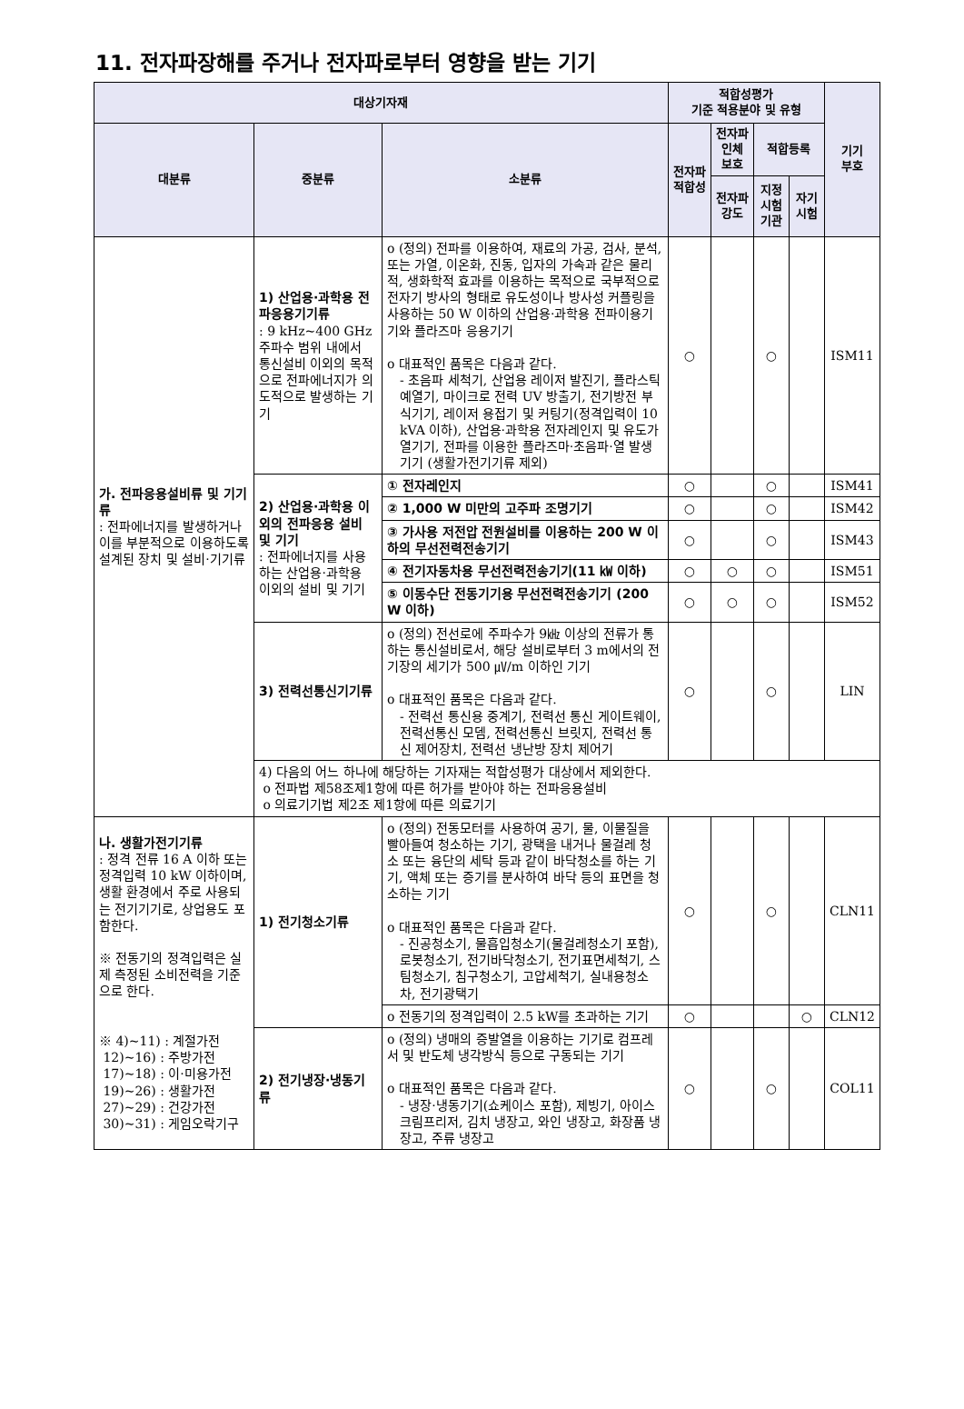11. 전자파장해를 주거나 전자파로부터 영향을 받는 기기
| 대상기자재 | | | 적합성평가 기준 적용분야 및 유형 | | | | 기기 부호 |
| --- | --- | --- | --- | --- | --- | --- | --- |
| 대분류 | 중분류 | 소분류 | 전자파 적합성 | 전자파 인체 보호 | 적합등록 | | |
| | | | | 전자파 강도 | 지정 시험 기관 | 자기 시험 | |
| 가. 전파응용설비류 및 기기류 : 전파에너지를 발생하거나 이를 부분적으로 이용하도록 설계된 장치 및 설비·기기류 | 1) 산업용·과학용 전파응용기기류 : 9 kHz~400 GHz 주파수 범위 내에서 통신설비 이외의 목적으로 전파에너지가 의도적으로 발생하는 기기 | o (정의) 전파를 이용하여, 재료의 가공, 검사, 분석, 또는 가열, 이온화, 진동, 입자의 가속과 같은 물리적, 생화학적 효과를 이용하는 목적으로 국부적으로 전자기 방사의 형태로 유도성이나 방사성 커플링을 사용하는 50 W 이하의 산업용·과학용 전파이용기기와 플라즈마 응용기기 o 대표적인 품목은 다음과 같다. - 초음파 세척기, 산업용 레이저 발진기, 플라스틱 예열기, 마이크로 전력 UV 방출기, 전기방전 부식기기, 레이저 용접기 및 커팅기(정격입력이 10 kVA 이하), 산업용·과학용 전자레인지 및 유도가열기기, 전파를 이용한 플라즈마·초음파·열 발생기기 (생활가전기기류 제외) | ○ | | ○ | | ISM11 |
| | 2) 산업용·과학용 이외의 전파응용 설비 및 기기 : 전파에너지를 사용하는 산업용·과학용 이외의 설비 및 기기 | ① 전자레인지 | ○ | | ○ | | ISM41 |
| | | ② 1,000 W 미만의 고주파 조명기기 | ○ | | ○ | | ISM42 |
| | | ③ 가사용 저전압 전원설비를 이용하는 200 W 이하의 무선전력전송기기 | ○ | | ○ | | ISM43 |
| | | ④ 전기자동차용 무선전력전송기기(11 ㎾ 이하) | ○ | ○ | ○ | | ISM51 |
| | | ⑤ 이동수단 전동기기용 무선전력전송기기 (200 W 이하) | ○ | ○ | ○ | | ISM52 |
| | 3) 전력선통신기기류 | o (정의) 전선로에 주파수가 9㎑ 이상의 전류가 통하는 통신설비로서, 해당 설비로부터 3 m에서의 전기장의 세기가 500 ㎶/m 이하인 기기 o 대표적인 품목은 다음과 같다. - 전력선 통신용 중계기, 전력선 통신 게이트웨이, 전력선통신 모뎀, 전력선통신 브릿지, 전력선 통신 제어장치, 전력선 냉난방 장치 제어기 | ○ | | ○ | | LIN |
| | 4) 다음의 어느 하나에 해당하는 기자재는 적합성평가 대상에서 제외한다. o 전파법 제58조제1항에 따른 허가를 받아야 하는 전파응용설비 o 의료기기법 제2조 제1항에 따른 의료기기 | | | | | | |
| 나. 생활가전기기류 : 정격 전류 16 A 이하 또는 정격입력 10 kW 이하이며, 생활 환경에서 주로 사용되는 전기기기로, 상업용도 포함한다. ※ 전동기의 정격입력은 실제 측정된 소비전력을 기준으로 한다. ※ 4)~11) : 계절가전 12)~16) : 주방가전 17)~18) : 이·미용가전 19)~26) : 생활가전 27)~29) : 건강가전 30)~31) : 게임오락기구 | 1) 전기청소기류 | o (정의) 전동모터를 사용하여 공기, 물, 이물질을 빨아들여 청소하는 기기, 광택을 내거나 물걸레 청소 또는 융단의 세탁 등과 같이 바닥청소를 하는 기기, 액체 또는 증기를 분사하여 바닥 등의 표면을 청소하는 기기 o 대표적인 품목은 다음과 같다. - 진공청소기, 물흡입청소기(물걸레청소기 포함), 로봇청소기, 전기바닥청소기, 전기표면세척기, 스팀청소기, 침구청소기, 고압세척기, 실내용청소차, 전기광택기 | ○ | | ○ | | CLN11 |
| | | o 전동기의 정격입력이 2.5 kW를 초과하는 기기 | ○ | | | ○ | CLN12 |
| | 2) 전기냉장·냉동기류 | o (정의) 냉매의 증발열을 이용하는 기기로 컴프레서 및 반도체 냉각방식 등으로 구동되는 기기 o 대표적인 품목은 다음과 같다. - 냉장·냉동기기(쇼케이스 포함), 제빙기, 아이스크림프리저, 김치 냉장고, 와인 냉장고, 화장품 냉장고, 주류 냉장고 | ○ | | ○ | | COL11 |